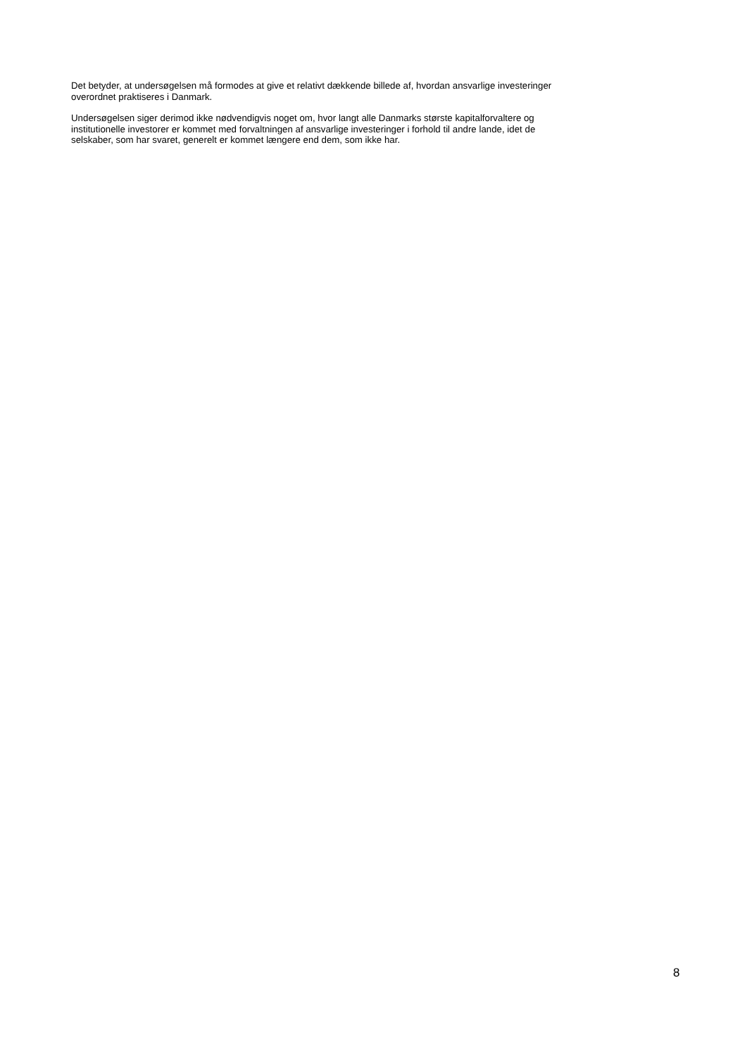Det betyder, at undersøgelsen må formodes at give et relativt dækkende billede af, hvordan ansvarlige investeringer
overordnet praktiseres i Danmark.
Undersøgelsen siger derimod ikke nødvendigvis noget om, hvor langt alle Danmarks største kapitalforvaltere og
institutionelle investorer er kommet med forvaltningen af ansvarlige investeringer i forhold til andre lande, idet de
selskaber, som har svaret, generelt er kommet længere end dem, som ikke har.
8